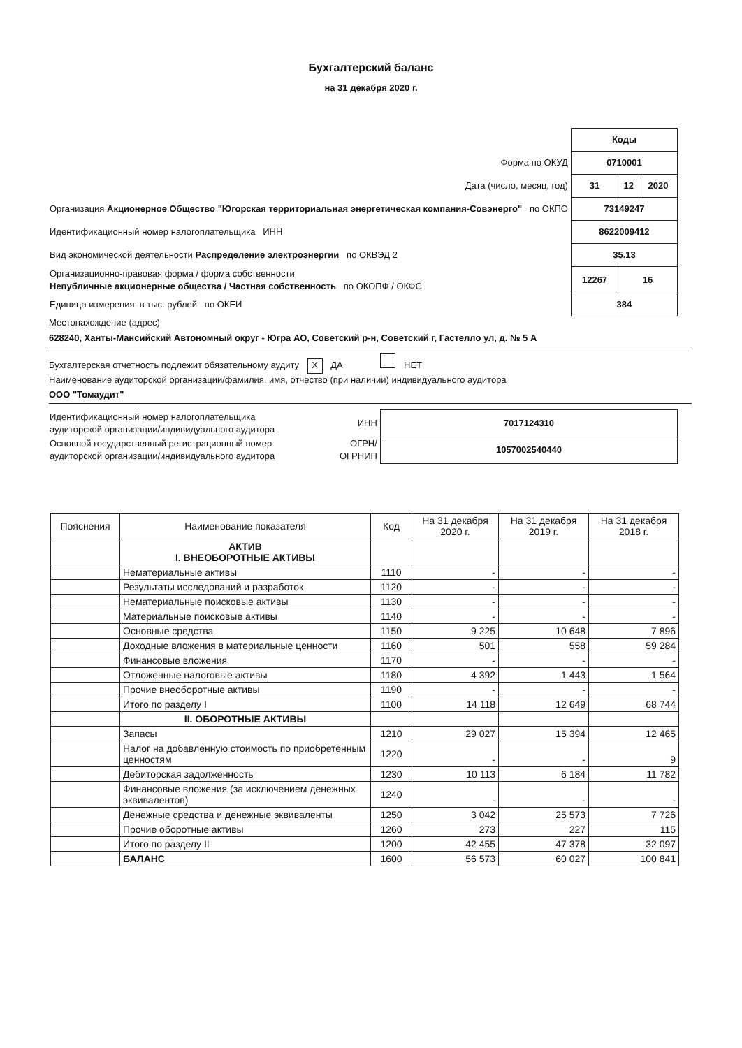Бухгалтерский баланс
на 31 декабря 2020 г.
| | Коды | | |
| Форма по ОКУД | 0710001 | | |
| Дата (число, месяц, год) | 31 | 12 | 2020 |
| Организация Акционерное Общество "Югорская территориальная энергетическая компания-Совэнерго" по ОКПО | 73149247 | | |
| Идентификационный номер налогоплательщика ИНН | 8622009412 | | |
| Вид экономической деятельности Распределение электроэнергии по ОКВЭД 2 | 35.13 | | |
| Организационно-правовая форма / форма собственности Непубличные акционерные общества / Частная собственность по ОКОПФ / ОКФС | 12267 | 16 | |
| Единица измерения: в тыс. рублей по ОКЕИ | 384 | | |
Местонахождение (адрес)
628240, Ханты-Мансийский Автономный округ - Югра АО, Советский р-н, Советский г, Гастелло ул, д. № 5 А
Бухгалтерская отчетность подлежит обязательному аудиту X ДА НЕТ
Наименование аудиторской организации/фамилия, имя, отчество (при наличии) индивидуального аудитора
ООО "Томаудит"
| Идентификационный номер налогоплательщика аудиторской организации/индивидуального аудитора | ИНН | 7017124310 |
| Основной государственный регистрационный номер аудиторской организации/индивидуального аудитора | ОГРН/ ОГРНИП | 1057002540440 |
| Пояснения | Наименование показателя | Код | На 31 декабря 2020 г. | На 31 декабря 2019 г. | На 31 декабря 2018 г. |
| --- | --- | --- | --- | --- | --- |
| | АКТИВ I. ВНЕОБОРОТНЫЕ АКТИВЫ | | | | |
| | Нематериальные активы | 1110 | - | - | - |
| | Результаты исследований и разработок | 1120 | - | - | - |
| | Нематериальные поисковые активы | 1130 | - | - | - |
| | Материальные поисковые активы | 1140 | - | - | - |
| | Основные средства | 1150 | 9 225 | 10 648 | 7 896 |
| | Доходные вложения в материальные ценности | 1160 | 501 | 558 | 59 284 |
| | Финансовые вложения | 1170 | - | - | - |
| | Отложенные налоговые активы | 1180 | 4 392 | 1 443 | 1 564 |
| | Прочие внеоборотные активы | 1190 | - | - | - |
| | Итого по разделу I | 1100 | 14 118 | 12 649 | 68 744 |
| | II. ОБОРОТНЫЕ АКТИВЫ | | | | |
| | Запасы | 1210 | 29 027 | 15 394 | 12 465 |
| | Налог на добавленную стоимость по приобретенным ценностям | 1220 | - | - | 9 |
| | Дебиторская задолженность | 1230 | 10 113 | 6 184 | 11 782 |
| | Финансовые вложения (за исключением денежных эквивалентов) | 1240 | - | - | - |
| | Денежные средства и денежные эквиваленты | 1250 | 3 042 | 25 573 | 7 726 |
| | Прочие оборотные активы | 1260 | 273 | 227 | 115 |
| | Итого по разделу II | 1200 | 42 455 | 47 378 | 32 097 |
| | БАЛАНС | 1600 | 56 573 | 60 027 | 100 841 |